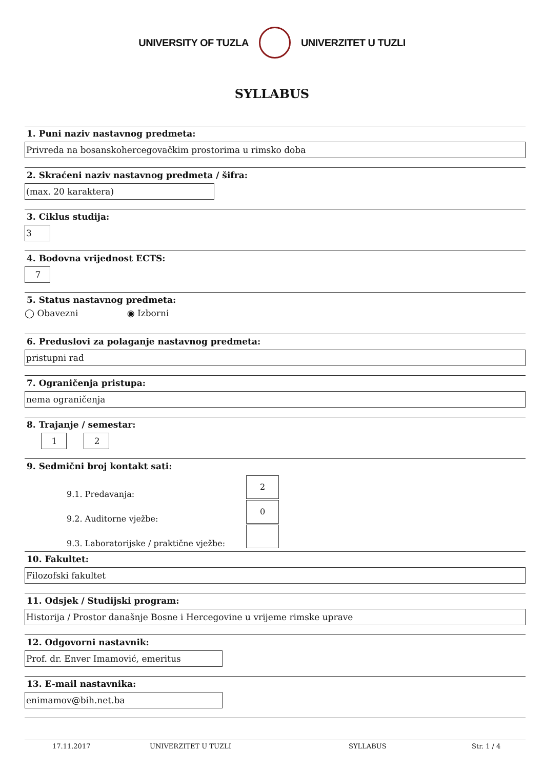UNIVERSITY OF TUZLA UNIVERZITET U TUZLI
SYLLABUS
1. Puni naziv nastavnog predmeta:
Privreda na bosanskohercegovačkim prostorima u rimsko doba
2. Skraćeni naziv nastavnog predmeta / šifra:
(max. 20 karaktera)
3. Ciklus studija:
3
4. Bodovna vrijednost ECTS:
7
5. Status nastavnog predmeta:
◯ Obavezni ◉ Izborni
6. Preduslovi za polaganje nastavnog predmeta:
pristupni rad
7. Ograničenja pristupa:
nema ograničenja
8. Trajanje / semestar:
1 2
9. Sedmični broj kontakt sati:
9.1. Predavanja: 2
9.2. Auditorne vježbe: 0
9.3. Laboratorijske / praktične vježbe:
10. Fakultet:
Filozofski fakultet
11. Odsjek / Studijski program:
Historija / Prostor današnje Bosne i Hercegovine u vrijeme rimske uprave
12. Odgovorni nastavnik:
Prof. dr. Enver Imamović, emeritus
13. E-mail nastavnika:
enimamov@bih.net.ba
17.11.2017 UNIVERZITET U TUZLI SYLLABUS Str. 1 / 4